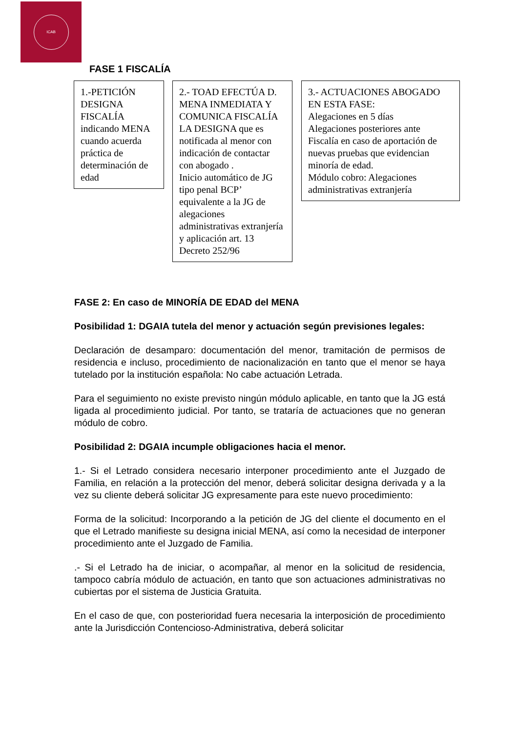ICAB
FASE 1 FISCALÍA
1.-PETICIÓN DESIGNA FISCALÍA indicando MENA cuando acuerda práctica de determinación de edad
2.- TOAD EFECTÚA D. MENA INMEDIATA Y COMUNICA FISCALÍA LA DESIGNA que es notificada al menor con indicación de contactar con abogado .
Inicio automático de JG tipo penal BCP’ equivalente a la JG de alegaciones administrativas extranjería y aplicación art. 13 Decreto 252/96
3.- ACTUACIONES ABOGADO EN ESTA FASE:
Alegaciones en 5 días
Alegaciones posteriores ante Fiscalía en caso de aportación de nuevas pruebas que evidencian minoría de edad.
Módulo cobro: Alegaciones administrativas extranjería
FASE 2: En caso de MINORÍA DE EDAD del MENA
Posibilidad 1: DGAIA tutela del menor y actuación según previsiones legales:
Declaración de desamparo: documentación del menor, tramitación de permisos de residencia e incluso, procedimiento de nacionalización en tanto que el menor se haya tutelado por la institución española: No cabe actuación Letrada.
Para el seguimiento no existe previsto ningún módulo aplicable, en tanto que la JG está ligada al procedimiento judicial. Por tanto, se trataría de actuaciones que no generan módulo de cobro.
Posibilidad 2: DGAIA incumple obligaciones hacia el menor.
1.- Si el Letrado considera necesario interponer procedimiento ante el Juzgado de Familia, en relación a la protección del menor, deberá solicitar designa derivada y a la vez su cliente deberá solicitar JG expresamente para este nuevo procedimiento:
Forma de la solicitud: Incorporando a la petición de JG del cliente el documento en el que el Letrado manifieste su designa inicial MENA, así como la necesidad de interponer procedimiento ante el Juzgado de Familia.
.- Si el Letrado ha de iniciar, o acompañar, al menor en la solicitud de residencia, tampoco cabría módulo de actuación, en tanto que son actuaciones administrativas no cubiertas por el sistema de Justicia Gratuita.
En el caso de que, con posterioridad fuera necesaria la interposición de procedimiento ante la Jurisdicción Contencioso-Administrativa, deberá solicitar